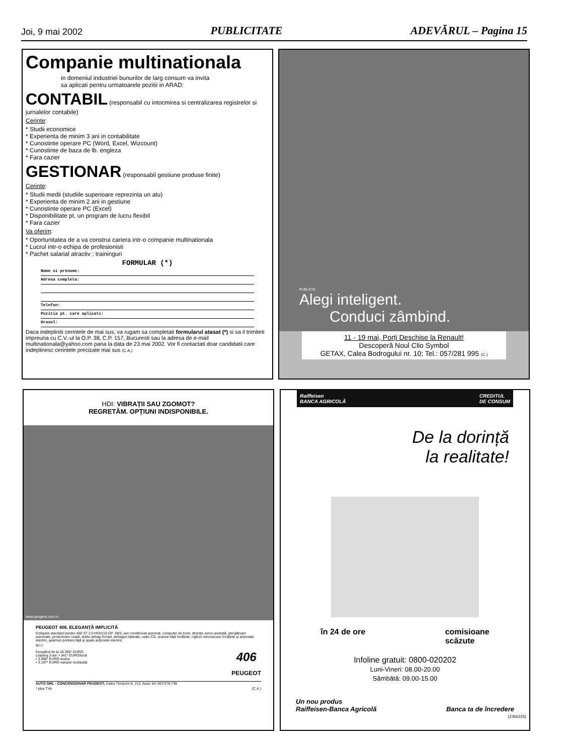Joi, 9 mai 2002 PUBLICITATE ADEVĂRUL – Pagina 15
Companie multinationala
in domeniul industriei bunurilor de larg consum va invita
sa aplicati pentru urmatoarele pozitii in ARAD:
CONTABIL (responsabil cu intocmirea si centralizarea registrelor si jurnalelor contabile)
Cerinte:
* Studii economice
* Experienta de minim 3 ani in contabilitate
* Cunostinte operare PC (Word, Excel, Wizcount)
* Cunostinte de baza de lb. engleza
* Fara cazier
GESTIONAR (responsabil gestiune produse finite)
Cerinte:
* Studii medii (studiile superioare reprezinta un atu)
* Experienta de minim 2 ani in gestiune
* Cunostinte operare PC (Excel)
* Disponibilitate pt. un program de lucru flexibil
* Fara cazier
Va oferim:
* Oportunitatea de a va construi cariera intr-o companie multinationala
* Lucrul intr-o echipa de profesionisti
* Pachet salarial atractiv ; traininguri
FORMULAR (*)
Nume si prenume:
Adresa completa:
Telefon:
Pozitia pt. care aplicati:
Orasul:
Daca indepliniti cerintele de mai sus, va rugam sa completati formularul atasat (*) si sa il trimiteti impreuna cu C.V.-ul la O.P. 38, C.P. 157, Bucuresti sau la adresa de e-mail multinationala@yahoo.com pana la data de 23 mai 2002. Vor fi contactati doar candidatii care indeplinesc cerintele precizate mai sus (C.A.)
PUBLICIS
Alegi inteligent.
Conduci zâmbind.
11 - 19 mai, Porți Deschise la Renault!
Descoperă Noul Clio Symbol
GETAX, Calea Bodrogului nr. 10; Tel.: 057/281 995 (C.)
HDI: VIBRAȚII SAU ZGOMOT?
REGRETĂM. OPȚIUNI INDISPONIBILE.
www.peugeot.com.ro
PEUGEOT 406. ELEGANȚĂ IMPLICITĂ
Echipare standard pentru 406 ST 2.0 HDI/110 CP: ABS, aer conditionat automat, computer de bord, direcție servo-asistată, ștergătoare automate, proiectoare ceață, dublu airbag frontal, airbaguri laterale, radio CD, scaune față încălzite, oglinzi retrovizoare încălzite și acționate electric, geamuri portiere față și spate acționate electric.
M.I.I.
Începând de la 16.365* EURO.
Leasing 3 ani: • 341* EURO/lună
• 3.996* EURO avans
• 3.197* EURO valoare reziduală
406
PEUGEOT
AUTO SML - CONCENSIONAR PEUGEOT, Calea Timișorii nr. 212, Arad, tel: 057/278.738
* plus TVA (C.A.)
Raiffeisen
BANCA AGRICOLĂ CREDITUL
DE CONSUM
De la dorință
la realitate!
în 24 de ore comisioane
scăzute
Infoline gratuit: 0800-020202
Luni-Vineri: 08.00-20.00
Sâmbătă: 09.00-15.00
Un nou produs
Raiffeisen-Banca Agricolă
Banca ta de încredere
(2366225)